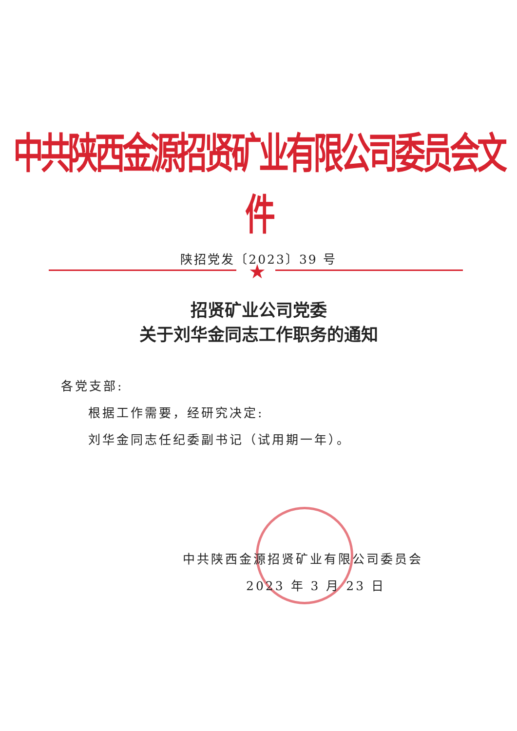中共陕西金源招贤矿业有限公司委员会文件
陕招党发〔2023〕39 号
★
招贤矿业公司党委
关于刘华金同志工作职务的通知
各党支部:
根据工作需要，经研究决定:
刘华金同志任纪委副书记（试用期一年）。
中共陕西金源招贤矿业有限公司委员会
2023 年 3 月 23 日